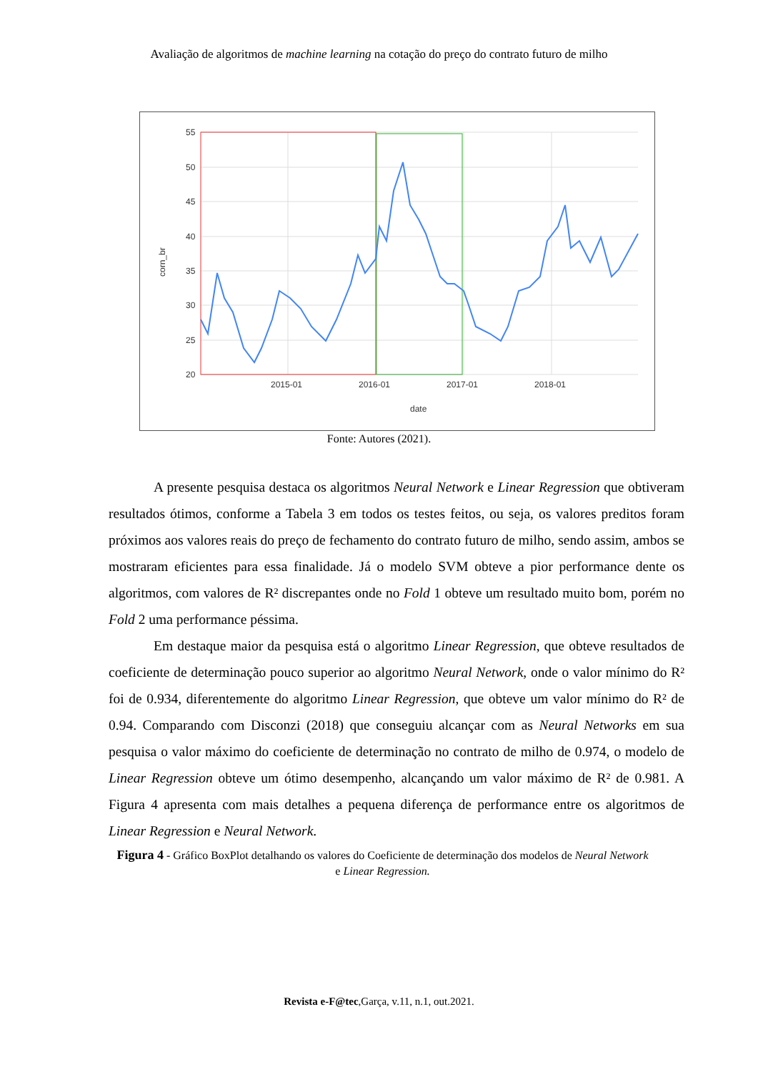Avaliação de algoritmos de machine learning na cotação do preço do contrato futuro de milho
55
50
45
40
35
30
25
20
2015-01
2016-01
2017-01
2018-01
date
corn_br
Fonte: Autores (2021).
A presente pesquisa destaca os algoritmos Neural Network e Linear Regression que obtiveram resultados ótimos, conforme a Tabela 3 em todos os testes feitos, ou seja, os valores preditos foram próximos aos valores reais do preço de fechamento do contrato futuro de milho, sendo assim, ambos se mostraram eficientes para essa finalidade. Já o modelo SVM obteve a pior performance dente os algoritmos, com valores de R² discrepantes onde no Fold 1 obteve um resultado muito bom, porém no Fold 2 uma performance péssima.
Em destaque maior da pesquisa está o algoritmo Linear Regression, que obteve resultados de coeficiente de determinação pouco superior ao algoritmo Neural Network, onde o valor mínimo do R² foi de 0.934, diferentemente do algoritmo Linear Regression, que obteve um valor mínimo do R² de 0.94. Comparando com Disconzi (2018) que conseguiu alcançar com as Neural Networks em sua pesquisa o valor máximo do coeficiente de determinação no contrato de milho de 0.974, o modelo de Linear Regression obteve um ótimo desempenho, alcançando um valor máximo de R² de 0.981. A Figura 4 apresenta com mais detalhes a pequena diferença de performance entre os algoritmos de Linear Regression e Neural Network.
Figura 4 - Gráfico BoxPlot detalhando os valores do Coeficiente de determinação dos modelos de Neural Network e Linear Regression.
Revista e-F@tec,Garça, v.11, n.1, out.2021.